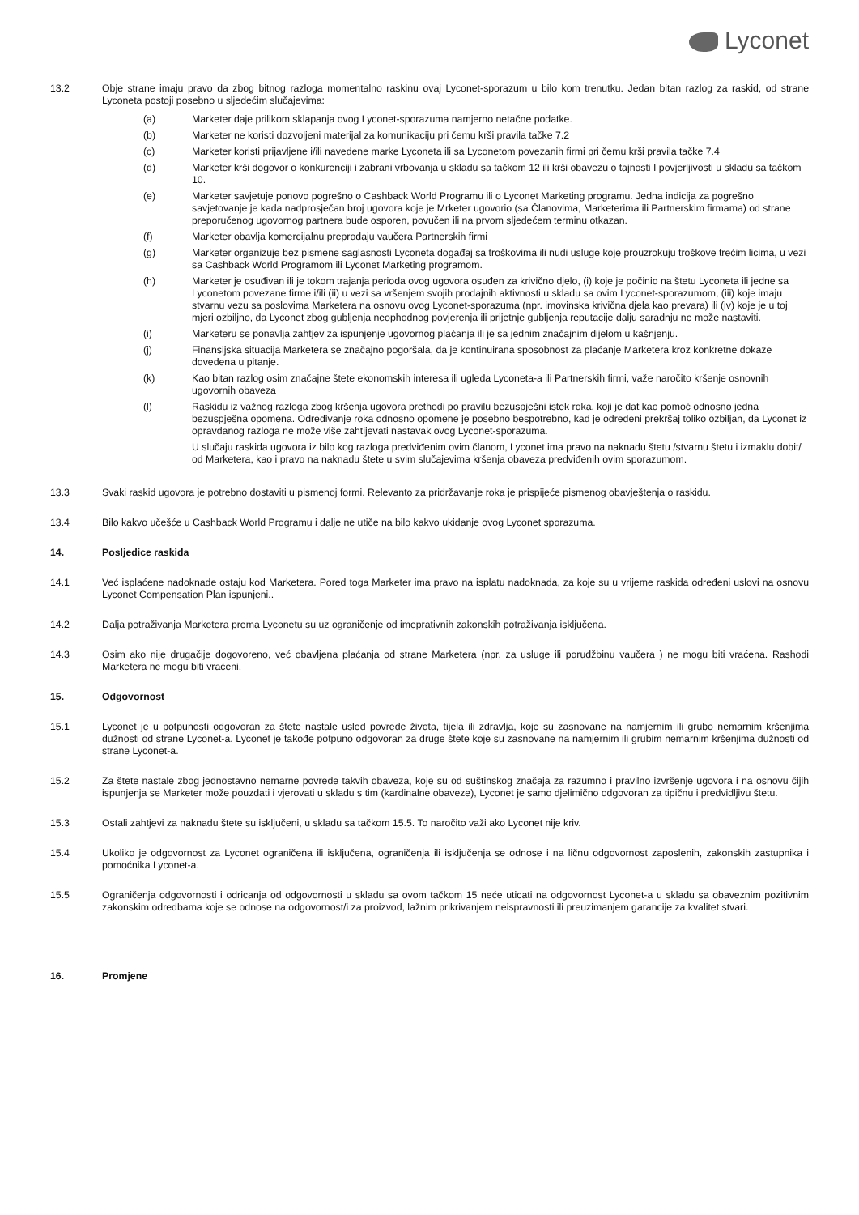Lyconet
13.2 Obje strane imaju pravo da zbog bitnog razloga momentalno raskinu ovaj Lyconet-sporazum u bilo kom trenutku. Jedan bitan razlog za raskid, od strane Lyconeta postoji posebno u sljedećim slučajevima:
(a) Marketer daje prilikom sklapanja ovog Lyconet-sporazuma namjerno netačne podatke.
(b) Marketer ne koristi dozvoljeni materijal za komunikaciju pri čemu krši pravila tačke 7.2
(c) Marketer koristi prijavljene i/ili navedene marke Lyconeta ili sa Lyconetom povezanih firmi pri čemu krši pravila tačke 7.4
(d) Marketer krši dogovor o konkurenciji i zabrani vrbovanja u skladu sa tačkom 12 ili krši obavezu o tajnosti I povjerljivosti u skladu sa tačkom 10.
(e) Marketer savjetuje ponovo pogrešno o Cashback World Programu ili o Lyconet Marketing programu. Jedna indicija za pogrešno savjetovanje je kada nadprosječan broj ugovora koje je Mrketer ugovorio (sa Članovima, Marketerima ili Partnerskim firmama) od strane preporučenog ugovornog partnera bude osporen, povučen ili na prvom sljedećem terminu otkazan.
(f) Marketer obavlja komercijalnu preprodaju vaučera Partnerskih firmi
(g) Marketer organizuje bez pismene saglasnosti Lyconeta događaj sa troškovima ili nudi usluge koje prouzrokuju troškove trećim licima, u vezi sa Cashback World Programom ili Lyconet Marketing programom.
(h) Marketer je osuđivan ili je tokom trajanja perioda ovog ugovora osuđen za krivično djelo, (i) koje je počinio na štetu Lyconeta ili jedne sa Lyconetom povezane firme i/ili (ii) u vezi sa vršenjem svojih prodajnih aktivnosti u skladu sa ovim Lyconet-sporazumom, (iii) koje imaju stvarnu vezu sa poslovima Marketera na osnovu ovog Lyconet-sporazuma (npr. imovinska krivična djela kao prevara) ili (iv) koje je u toj mjeri ozbiljno, da Lyconet zbog gubljenja neophodnog povjerenja ili prijetnje gubljenja reputacije dalju saradnju ne može nastaviti.
(i) Marketeru se ponavlja zahtjev za ispunjenje ugovornog plaćanja ili je sa jednim značajnim dijelom u kašnjenju.
(j) Finansijska situacija Marketera se značajno pogoršala, da je kontinuirana sposobnost za plaćanje Marketera kroz konkretne dokaze dovedena u pitanje.
(k) Kao bitan razlog osim značajne štete ekonomskih interesa ili ugleda Lyconeta-a ili Partnerskih firmi, važe naročito kršenje osnovnih ugovornih obaveza
(l) Raskidu iz važnog razloga zbog kršenja ugovora prethodi po pravilu bezuspješni istek roka, koji je dat kao pomoć odnosno jedna bezuspješna opomena. Određivanje roka odnosno opomene je posebno bespotrebno, kad je određeni prekršaj toliko ozbiljan, da Lyconet iz opravdanog razloga ne može više zahtijevati nastavak ovog Lyconet-sporazuma.
U slučaju raskida ugovora iz bilo kog razloga predviđenim ovim članom, Lyconet ima pravo na naknadu štetu /stvarnu štetu i izmaklu dobit/ od Marketera, kao i pravo na naknadu štete u svim slučajevima kršenja obaveza predviđenih ovim sporazumom.
13.3 Svaki raskid ugovora je potrebno dostaviti u pismenoj formi. Relevanto za pridržavanje roka je prispijeće pismenog obavještenja o raskidu.
13.4 Bilo kakvo učešće u Cashback World Programu i dalje ne utiče na bilo kakvo ukidanje ovog Lyconet sporazuma.
14. Posljedice raskida
14.1 Već isplaćene nadoknade ostaju kod Marketera. Pored toga Marketer ima pravo na isplatu nadoknada, za koje su u vrijeme raskida određeni uslovi na osnovu Lyconet Compensation Plan ispunjeni..
14.2 Dalja potraživanja Marketera prema Lyconetu su uz ograničenje od imeprativnih zakonskih potraživanja isključena.
14.3 Osim ako nije drugačije dogovoreno, već obavljena plaćanja od strane Marketera (npr. za usluge ili porudžbinu vaučera ) ne mogu biti vraćena. Rashodi Marketera ne mogu biti vraćeni.
15. Odgovornost
15.1 Lyconet je u potpunosti odgovoran za štete nastale usled povrede života, tijela ili zdravlja, koje su zasnovane na namjernim ili grubo nemarnim kršenjima dužnosti od strane Lyconet-a. Lyconet je takođe potpuno odgovoran za druge štete koje su zasnovane na namjernim ili grubim nemarnim kršenjima dužnosti od strane Lyconet-a.
15.2 Za štete nastale zbog jednostavno nemarne povrede takvih obaveza, koje su od suštinskog značaja za razumno i pravilno izvršenje ugovora i na osnovu čijih ispunjenja se Marketer može pouzdati i vjerovati u skladu s tim (kardinalne obaveze), Lyconet je samo djelimično odgovoran za tipičnu i predvidljivu štetu.
15.3 Ostali zahtjevi za naknadu štete su isključeni, u skladu sa tačkom 15.5. To naročito važi ako Lyconet nije kriv.
15.4 Ukoliko je odgovornost za Lyconet ograničena ili isključena, ograničenja ili isključenja se odnose i na ličnu odgovornost zaposlenih, zakonskih zastupnika i pomoćnika Lyconet-a.
15.5 Ograničenja odgovornosti i odricanja od odgovornosti u skladu sa ovom tačkom 15 neće uticati na odgovornost Lyconet-a u skladu sa obaveznim pozitivnim zakonskim odredbama koje se odnose na odgovornost/i za proizvod, lažnim prikrivanjem neispravnosti ili preuzimanjem garancije za kvalitet stvari.
16. Promjene